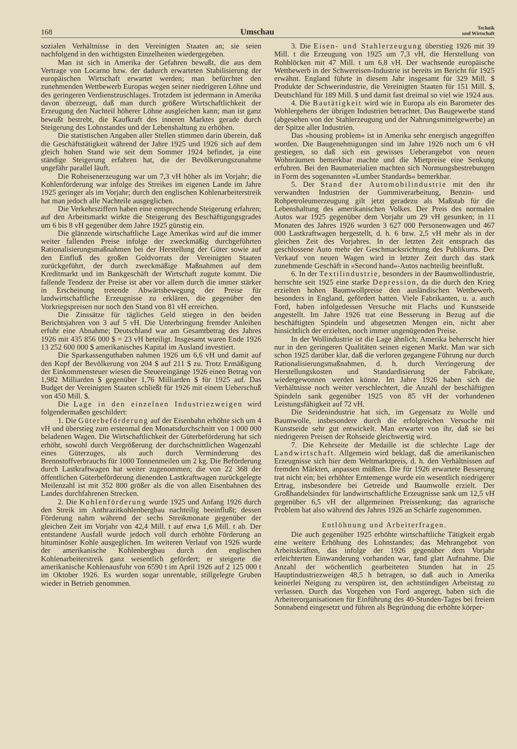168 Umschau Technik
und Wirtschaft
sozialen Verhältnisse in den Vereinigten Staaten an; sie seien nachfolgend in den wichtigsten Einzelheiten wiedergegeben.
Man ist sich in Amerika der Gefahren bewußt, die aus dem Vertrage von Locarno bzw. der dadurch erwarteten Stabilisierung der europäischen Wirtschaft erwartet werden; man befürchtet den zunehmenden Wettbewerb Europas wegen seiner niedrigeren Löhne und des geringeren Verdienstzuschlages. Trotzdem ist jedermann in Amerika davon überzeugt, daß man durch größere Wirtschaftlichkeit der Erzeugung den Nachteil höherer Löhne ausgleichen kann; man ist ganz bewußt bestrebt, die Kaufkraft des inneren Marktes gerade durch Steigerung des Lohnstandes und der Lebenshaltung zu erhöhen.
Die statistischen Angaben aller Stellen stimmen darin überein, daß die Geschäftstätigkeit während der Jahre 1925 und 1926 sich auf dem gleich hohen Stand wie seit dem Sommer 1924 befindet, ja eine ständige Steigerung erfahren hat, die der Bevölkerungszunahme ungefähr parallel läuft.
Die Roheisenerzeugung war um 7,3 vH höher als im Vorjahr; die Kohlenförderung war infolge des Streikes im eigenen Lande im Jahre 1925 geringer als im Vorjahr; durch den englischen Kohlenarbeiterstreik hat man jedoch alle Nachteile ausgeglichen.
Die Verkehrsziffern haben eine entsprechende Steigerung erfahren; auf den Arbeitsmarkt wirkte die Steigerung des Beschäftigungsgrades um 6 bis 8 vH gegenüber dem Jahre 1925 günstig ein.
Die glänzende wirtschaftliche Lage Amerikas wird auf die immer weiter fallenden Preise infolge der zweckmäßig durchgeführten Rationalisierungsmaßnahmen bei der Herstellung der Güter sowie auf den Einfluß des großen Goldvorrats der Vereinigten Staaten zurückgeführt, der durch zweckmäßige Maßnahmen auf dem Kreditmarkt und im Bankgeschäft der Wirtschaft zugute kommt. Die fallende Tendenz der Preise ist aber vor allem durch die immer stärker in Erscheinung tretende Abwärtsbewegung der Preise für landwirtschaftliche Erzeugnisse zu erklären, die gegenüber den Vorkriegspreisen nur noch den Stand von 81 vH erreichen.
Die Zinssätze für tägliches Geld stiegen in den beiden Berichtsjahren von 3 auf 5 vH. Die Unterbringung fremder Anleihen erfuhr eine Abnahme; Deutschland war am Gesamtbetrag des Jahres 1926 mit 435 856 000 $ = 23 vH beteiligt. Insgesamt waren Ende 1926 13 252 600 000 $ amerikanisches Kapital im Ausland investiert.
Die Sparkassenguthaben nahmen 1926 um 6,6 vH und damit auf den Kopf der Bevölkerung von 204 $ auf 211 $ zu. Trotz Ermäßigung der Einkommensteuer wiesen die Steuereingänge 1926 einen Betrag von 1,982 Milliarden $ gegenüber 1,76 Milliarden $ für 1925 auf. Das Budget der Vereinigten Staaten schließt für 1926 mit einem Ueberschuß von 450 Mill. $.
Die Lage in den einzelnen Industriezweigen wird folgendermaßen geschildert:
1. Die Güterbeförderung auf der Eisenbahn erhöhte sich um 4 vH und überstieg zum erstenmal den Monatsdurchschnitt von 1 000 000 beladenen Wagen. Die Wirtschaftlichkeit der Güterbeförderung hat sich erhöht, sowohl durch Vergrößerung der durchschnittlichen Wagenzahl eines Güterzuges, als auch durch Verminderung des Brennstoffverbrauchs für 1000 Tonnenmeilen um 2 kg. Die Beförderung durch Lastkraftwagen hat weiter zugenommen; die von 22 368 der öffentlichen Güterbeförderung dienenden Lastkraftwagen zurückgelegte Meilenzahl ist mit 352 800 größer als die von allen Eisenbahnen des Landes durchfahrenen Strecken.
2. Die Kohlenförderung wurde 1925 und Anfang 1926 durch den Streik im Anthrazitkohlenbergbau nachteilig beeinflußt; dessen Förderung nahm während der sechs Streikmonate gegenüber der gleichen Zeit im Vorjahr von 42,4 Mill. t auf etwa 1,6 Mill. t ab. Der entstandene Ausfall wurde jedoch voll durch erhöhte Förderung an bituminöser Kohle ausgeglichen. Im weiteren Verlauf von 1926 wurde der amerikanische Kohlenbergbau durch den englischen Kohlenarbeiterstreik ganz wesentlich gefördert; er steigerte die amerikanische Kohlenausfuhr von 6590 t im April 1926 auf 2 125 000 t im Oktober 1926. Es wurden sogar unrentable, stillgelegte Gruben wieder in Betrieb genommen.
3. Die Eisen- und Stahlerzeugung überstieg 1926 mit 39 Mill. t die Erzeugung von 1925 um 7,3 vH, die Herstellung von Rohblöcken mit 47 Mill. t um 6,8 vH. Der wachsende europäische Wettbewerb in der Schwereisen-Industrie ist bereits im Bericht für 1925 erwähnt. England führte in diesem Jahr insgesamt für 329 Mill. $ Produkte der Schwerindustrie, die Vereinigten Staaten für 151 Mill. $, Deutschland für 189 Mill. $ und damit fast dreimal so viel wie 1924 aus.
4. Die Bautätigkeit wird wie in Europa als ein Barometer des Wohlergehens der übrigen Industrien betrachtet. Das Baugewerbe stand (abgesehen von der Stahlerzeugung und der Nahrungsmittelgewerbe) an der Spitze aller Industrien.
Das »housing problem« ist in Amerika sehr energisch angegriffen worden. Die Baugenehmigungen sind im Jahre 1926 noch um 6 vH gestiegen, so daß sich ein gewisses Ueberangebot von neuen Wohnräumen bemerkbar machte und die Mietpreise eine Senkung erfuhren. Bei den Baumaterialien machten sich Normungsbestrebungen in Form des sogenannten »Lumber Standards« bemerkbar.
5. Der Stand der Automobilindustrie mit den ihr verwandten Industrien der Gummiverarbeitung, Benzin- und Rohpetroleumerzeugung gilt jetzt geradezu als Maßstab für die Lebenshaltung des amerikanischen Volkes. Der Preis des normalen Autos war 1925 gegenüber dem Vorjahr um 29 vH gesunken; in 11 Monaten des Jahres 1926 wurden 3 627 000 Personenwagen und 467 000 Lastkraftwagen hergestellt, d. h. 6 bzw. 2,5 vH mehr als in der gleichen Zeit des Vorjahres. In der letzten Zeit entsprach das geschlossene Auto mehr der Geschmacksrichtung des Publikums. Der Verkauf von neuen Wagen wird in letzter Zeit durch das stark zunehmende Geschäft in »Second hand«-Autos nachteilig beeinflußt.
6. In der Textilindustrie, besonders in der Baumwollindustrie, herrschte seit 1925 eine starke Depression, da die durch den Krieg erzielten hohen Baumwollpreise den ausländischen Wettbewerb, besonders in England, gefördert hatten. Viele Fabrikanten, u. a. auch Ford, haben infolgedessen Versuche mit Flachs und Kunstseide angestellt. Im Jahre 1926 trat eine Besserung in Bezug auf die beschäftigten Spindeln und abgesetzten Mengen ein, nicht aber hinsichtlich der erzielten, noch immer ungenügenden Preise.
In der Wollindustrie ist die Lage ähnlich; Amerika beherrscht hier nur in den geringeren Qualitäten seinen eigenen Markt. Man war sich schon 1925 darüber klar, daß die verloren gegangene Führung nur durch Rationalisierungsmaßnahmen, d. h. durch Verringerung der Herstellungskosten und Standardisierung der Fabrikate, wiedergewonnen werden könne. Im Jahre 1926 haben sich die Verhältnisse noch weiter verschlechtert, die Anzahl der beschäftigten Spindeln sank gegenüber 1925 von 85 vH der vorhandenen Leistungsfähigkeit auf 72 vH.
Die Seidenindustrie hat sich, im Gegensatz zu Wolle und Baumwolle, insbesondere durch die erfolgreichen Versuche mit Kunstseide sehr gut entwickelt. Man erwartet von ihr, daß sie bei niedrigeren Preisen der Rohseide gleichwertig wird.
7. Die Kehrseite der Medaille ist die schlechte Lage der Landwirtschaft. Allgemein wird beklagt, daß die amerikanischen Erzeugnisse sich hier dem Weltmarktpreis, d. h. den Verhältnissen auf fremden Märkten, anpassen müßten. Die für 1926 erwartete Besserung trat nicht ein; bei erhöhter Erntemenge wurde ein wesentlich niedrigerer Ertrag, insbesondere bei Getreide und Baumwolle erzielt. Der Großhandelsindex für landwirtschaftliche Erzeugnisse sank um 12,5 vH gegenüber 6,5 vH der allgemeinen Preissenkung; das agrarische Problem hat also während des Jahres 1926 an Schärfe zugenommen.
Entlöhnung und Arbeiterfragen.
Die auch gegenüber 1925 erhöhte wirtschaftliche Tätigkeit ergab eine weitere Erhöhung des Lohnstandes; das Mehrangebot von Arbeitskräften, das infolge der 1926 gegenüber dem Vorjahr erleichterten Einwanderung vorhanden war, fand glatt Aufnahme. Die Anzahl der wöchentlich gearbeiteten Stunden hat in 25 Hauptindustriezweigen 48,5 h betragen, so daß auch in Amerika keinerlei Neigung zu verspüren ist, den achtstündigen Arbeitstag zu verlassen. Durch das Vorgehen von Ford angeregt, haben sich die Arbeiterorganisationen für Einführung des 40-Stunden-Tages bei freiem Sonnabend eingesetzt und führen als Begründung die erhöhte körper-